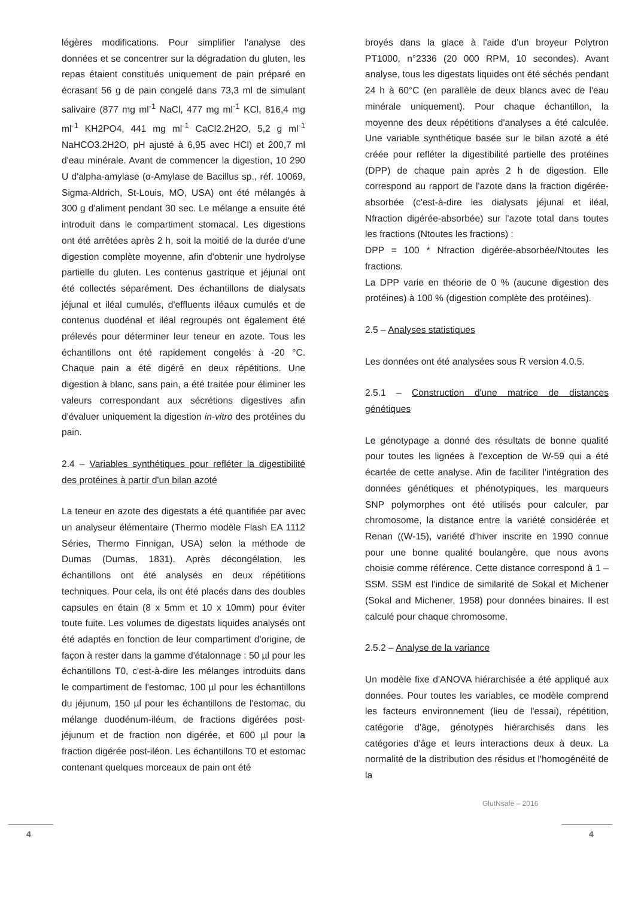légères modifications. Pour simplifier l'analyse des données et se concentrer sur la dégradation du gluten, les repas étaient constitués uniquement de pain préparé en écrasant 56 g de pain congelé dans 73,3 ml de simulant salivaire (877 mg ml<sup>-1</sup> NaCl, 477 mg ml<sup>-1</sup> KCl, 816,4 mg ml<sup>-1</sup> KH2PO4, 441 mg ml<sup>-1</sup> CaCl2.2H2O, 5,2 g ml<sup>-1</sup> NaHCO3.2H2O, pH ajusté à 6,95 avec HCl) et 200,7 ml d'eau minérale. Avant de commencer la digestion, 10 290 U d'alpha-amylase (α-Amylase de Bacillus sp., réf. 10069, Sigma-Aldrich, St-Louis, MO, USA) ont été mélangés à 300 g d'aliment pendant 30 sec. Le mélange a ensuite été introduit dans le compartiment stomacal. Les digestions ont été arrêtées après 2 h, soit la moitié de la durée d'une digestion complète moyenne, afin d'obtenir une hydrolyse partielle du gluten. Les contenus gastrique et jéjunal ont été collectés séparément. Des échantillons de dialysats jéjunal et iléal cumulés, d'effluents iléaux cumulés et de contenus duodénal et iléal regroupés ont également été prélevés pour déterminer leur teneur en azote. Tous les échantillons ont été rapidement congelés à -20 °C. Chaque pain a été digéré en deux répétitions. Une digestion à blanc, sans pain, a été traitée pour éliminer les valeurs correspondant aux sécrétions digestives afin d'évaluer uniquement la digestion in-vitro des protéines du pain.
2.4 – Variables synthétiques pour refléter la digestibilité des protéines à partir d'un bilan azoté
La teneur en azote des digestats a été quantifiée par avec un analyseur élémentaire (Thermo modèle Flash EA 1112 Séries, Thermo Finnigan, USA) selon la méthode de Dumas (Dumas, 1831). Après décongélation, les échantillons ont été analysés en deux répétitions techniques. Pour cela, ils ont été placés dans des doubles capsules en étain (8 x 5mm et 10 x 10mm) pour éviter toute fuite. Les volumes de digestats liquides analysés ont été adaptés en fonction de leur compartiment d'origine, de façon à rester dans la gamme d'étalonnage : 50 µl pour les échantillons T0, c'est-à-dire les mélanges introduits dans le compartiment de l'estomac, 100 µl pour les échantillons du jéjunum, 150 µl pour les échantillons de l'estomac, du mélange duodénum-iléum, de fractions digérées post-jéjunum et de fraction non digérée, et 600 µl pour la fraction digérée post-iléon. Les échantillons T0 et estomac contenant quelques morceaux de pain ont été
broyés dans la glace à l'aide d'un broyeur Polytron PT1000, n°2336 (20 000 RPM, 10 secondes). Avant analyse, tous les digestats liquides ont été séchés pendant 24 h à 60°C (en parallèle de deux blancs avec de l'eau minérale uniquement). Pour chaque échantillon, la moyenne des deux répétitions d'analyses a été calculée. Une variable synthétique basée sur le bilan azoté a été créée pour refléter la digestibilité partielle des protéines (DPP) de chaque pain après 2 h de digestion. Elle correspond au rapport de l'azote dans la fraction digérée-absorbée (c'est-à-dire les dialysats jéjunal et iléal, Nfraction digérée-absorbée) sur l'azote total dans toutes les fractions (Ntoutes les fractions) :
DPP = 100 * Nfraction digérée-absorbée/Ntoutes les fractions.
La DPP varie en théorie de 0 % (aucune digestion des protéines) à 100 % (digestion complète des protéines).
2.5 – Analyses statistiques
Les données ont été analysées sous R version 4.0.5.
2.5.1 – Construction d'une matrice de distances génétiques
Le génotypage a donné des résultats de bonne qualité pour toutes les lignées à l'exception de W-59 qui a été écartée de cette analyse. Afin de faciliter l'intégration des données génétiques et phénotypiques, les marqueurs SNP polymorphes ont été utilisés pour calculer, par chromosome, la distance entre la variété considérée et Renan ((W-15), variété d'hiver inscrite en 1990 connue pour une bonne qualité boulangère, que nous avons choisie comme référence. Cette distance correspond à 1 – SSM. SSM est l'indice de similarité de Sokal et Michener (Sokal and Michener, 1958) pour données binaires. Il est calculé pour chaque chromosome.
2.5.2 – Analyse de la variance
Un modèle fixe d'ANOVA hiérarchisée a été appliqué aux données. Pour toutes les variables, ce modèle comprend les facteurs environnement (lieu de l'essai), répétition, catégorie d'âge, génotypes hiérarchisés dans les catégories d'âge et leurs interactions deux à deux. La normalité de la distribution des résidus et l'homogénéité de la
GlutNsafe – 2016
4 4